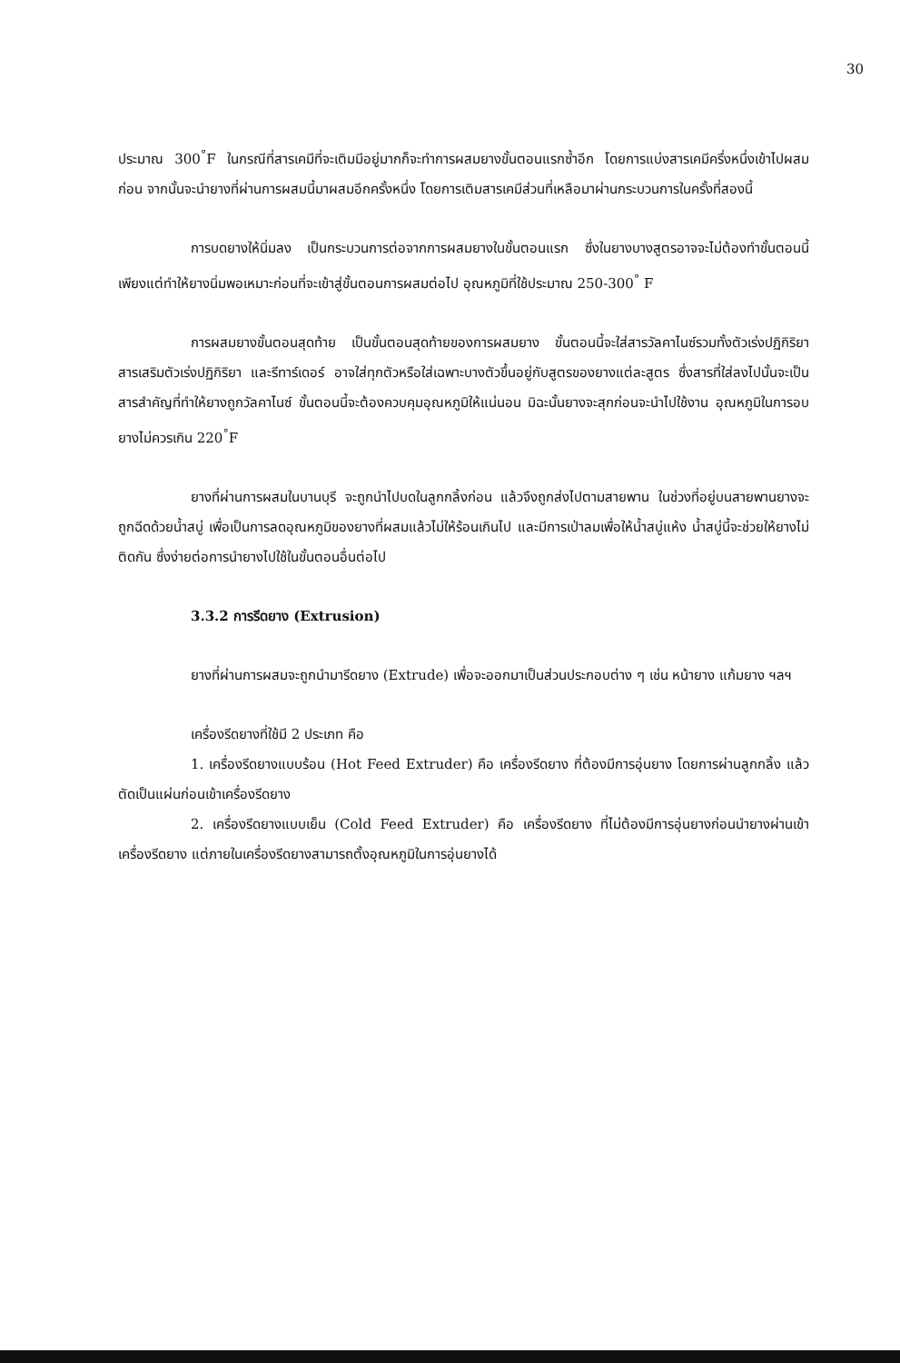30
ประมาณ 300<sup>°</sup>F ในกรณีที่สารเคมีที่จะเติมมีอยู่มากก็จะทำการผสมยางขั้นตอนแรกซ้ำอีก โดยการแบ่งสารเคมีครึ่งหนึ่งเข้าไปผสมก่อน จากนั้นจะนำยางที่ผ่านการผสมนี้มาผสมอีกครั้งหนึ่ง โดยการเติมสารเคมีส่วนที่เหลือมาผ่านกระบวนการในครั้งที่สองนี้
การบดยางให้นิ่มลง เป็นกระบวนการต่อจากการผสมยางในขั้นตอนแรก ซึ่งในยางบางสูตรอาจจะไม่ต้องทำขั้นตอนนี้ เพียงแต่ทำให้ยางนิ่มพอเหมาะก่อนที่จะเข้าสู่ขั้นตอนการผสมต่อไป อุณหภูมิที่ใช้ประมาณ 250-300<sup>°</sup> F
การผสมยางขั้นตอนสุดท้าย เป็นขั้นตอนสุดท้ายของการผสมยาง ขั้นตอนนี้จะใส่สารวัลคาไนซ์รวมทั้งตัวเร่งปฏิกิริยา สารเสริมตัวเร่งปฏิกิริยา และรีทาร์เดอร์ อาจใส่ทุกตัวหรือใส่เฉพาะบางตัวขึ้นอยู่กับสูตรของยางแต่ละสูตร ซึ่งสารที่ใส่ลงไปนั้นจะเป็นสารสำคัญที่ทำให้ยางถูกวัลคาไนซ์ ขั้นตอนนี้จะต้องควบคุมอุณหภูมิให้แน่นอน มิฉะนั้นยางจะสุกก่อนจะนำไปใช้งาน อุณหภูมิในการอบยางไม่ควรเกิน 220<sup>°</sup>F
ยางที่ผ่านการผสมในบานบุรี จะถูกนำไปบดในลูกกลิ้งก่อน แล้วจึงถูกส่งไปตามสายพาน ในช่วงที่อยู่บนสายพานยางจะถูกฉีดด้วยน้ำสบู่ เพื่อเป็นการลดอุณหภูมิของยางที่ผสมแล้วไม่ให้ร้อนเกินไป และมีการเป่าลมเพื่อให้น้ำสบู่แห้ง น้ำสบู่นี้จะช่วยให้ยางไม่ติดกัน ซึ่งง่ายต่อการนำยางไปใช้ในขั้นตอนอื่นต่อไป
3.3.2 การรีดยาง (Extrusion)
ยางที่ผ่านการผสมจะถูกนำมารีดยาง (Extrude) เพื่อจะออกมาเป็นส่วนประกอบต่าง ๆ เช่น หน้ายาง แก้มยาง ฯลฯ
เครื่องรีดยางที่ใช้มี 2 ประเภท คือ
1. เครื่องรีดยางแบบร้อน (Hot Feed Extruder) คือ เครื่องรีดยาง ที่ต้องมีการอุ่นยาง โดยการผ่านลูกกลิ้ง แล้วตัดเป็นแผ่นก่อนเข้าเครื่องรีดยาง
2. เครื่องรีดยางแบบเย็น (Cold Feed Extruder) คือ เครื่องรีดยาง ที่ไม่ต้องมีการอุ่นยางก่อนนำยางผ่านเข้าเครื่องรีดยาง แต่ภายในเครื่องรีดยางสามารถตั้งอุณหภูมิในการอุ่นยางได้